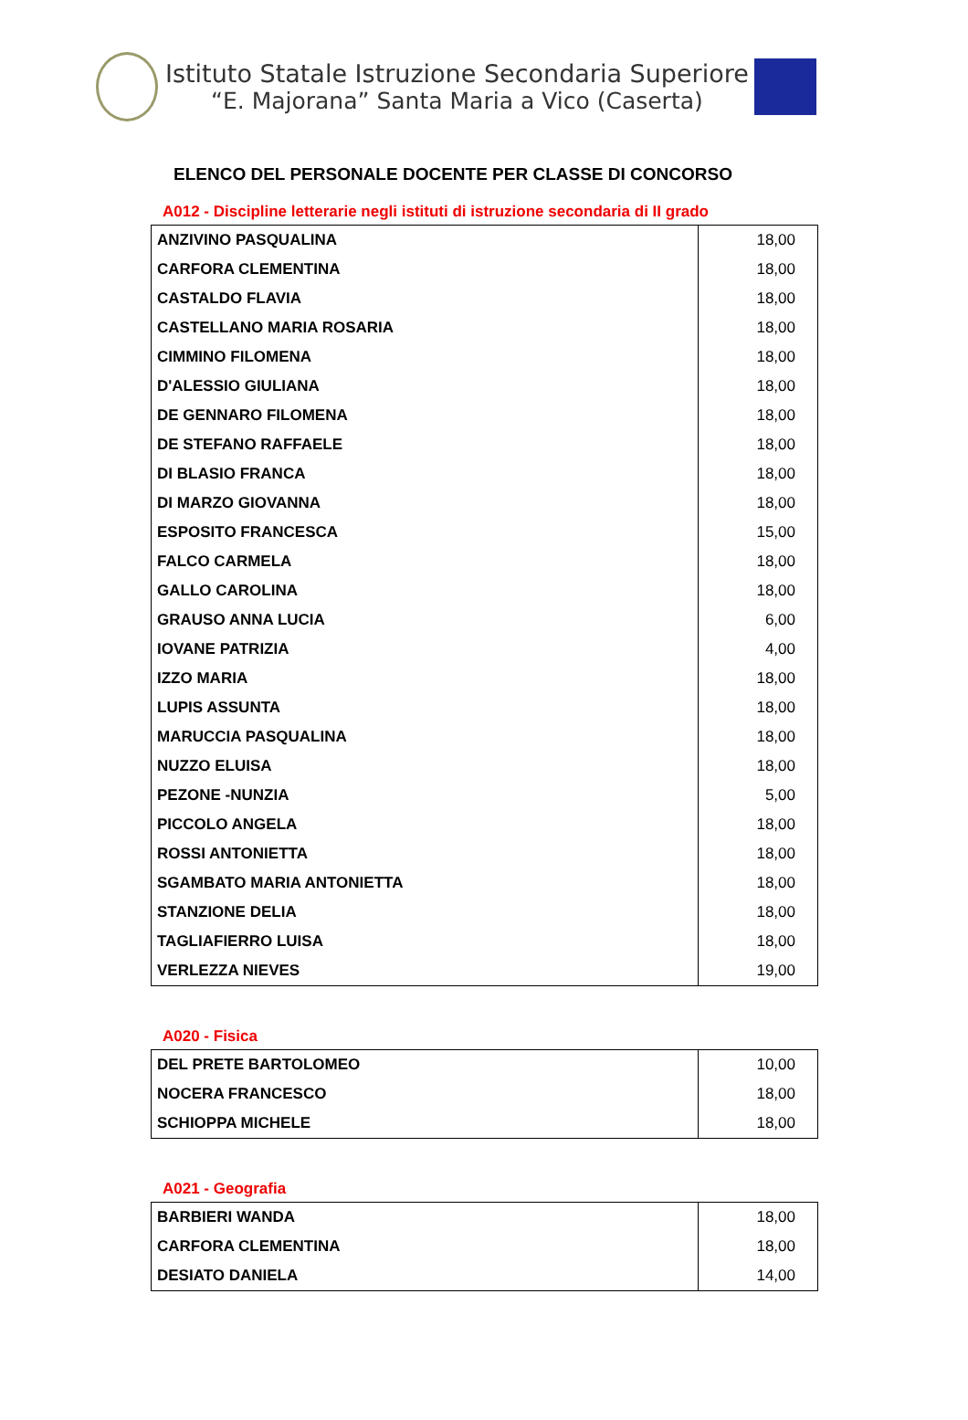Istituto Statale Istruzione Secondaria Superiore
“E. Majorana” Santa Maria a Vico (Caserta)
ELENCO DEL PERSONALE DOCENTE PER CLASSE DI CONCORSO
A012 - Discipline letterarie negli istituti di istruzione secondaria di II grado
| ANZIVINO PASQUALINA | 18,00 |
| CARFORA CLEMENTINA | 18,00 |
| CASTALDO FLAVIA | 18,00 |
| CASTELLANO MARIA ROSARIA | 18,00 |
| CIMMINO FILOMENA | 18,00 |
| D'ALESSIO GIULIANA | 18,00 |
| DE GENNARO FILOMENA | 18,00 |
| DE STEFANO RAFFAELE | 18,00 |
| DI BLASIO FRANCA | 18,00 |
| DI MARZO GIOVANNA | 18,00 |
| ESPOSITO FRANCESCA | 15,00 |
| FALCO CARMELA | 18,00 |
| GALLO CAROLINA | 18,00 |
| GRAUSO ANNA LUCIA | 6,00 |
| IOVANE PATRIZIA | 4,00 |
| IZZO MARIA | 18,00 |
| LUPIS ASSUNTA | 18,00 |
| MARUCCIA PASQUALINA | 18,00 |
| NUZZO ELUISA | 18,00 |
| PEZONE -NUNZIA | 5,00 |
| PICCOLO ANGELA | 18,00 |
| ROSSI ANTONIETTA | 18,00 |
| SGAMBATO MARIA ANTONIETTA | 18,00 |
| STANZIONE DELIA | 18,00 |
| TAGLIAFIERRO LUISA | 18,00 |
| VERLEZZA NIEVES | 19,00 |
A020 - Fisica
| DEL PRETE BARTOLOMEO | 10,00 |
| NOCERA FRANCESCO | 18,00 |
| SCHIOPPA MICHELE | 18,00 |
A021 - Geografia
| BARBIERI WANDA | 18,00 |
| CARFORA CLEMENTINA | 18,00 |
| DESIATO DANIELA | 14,00 |